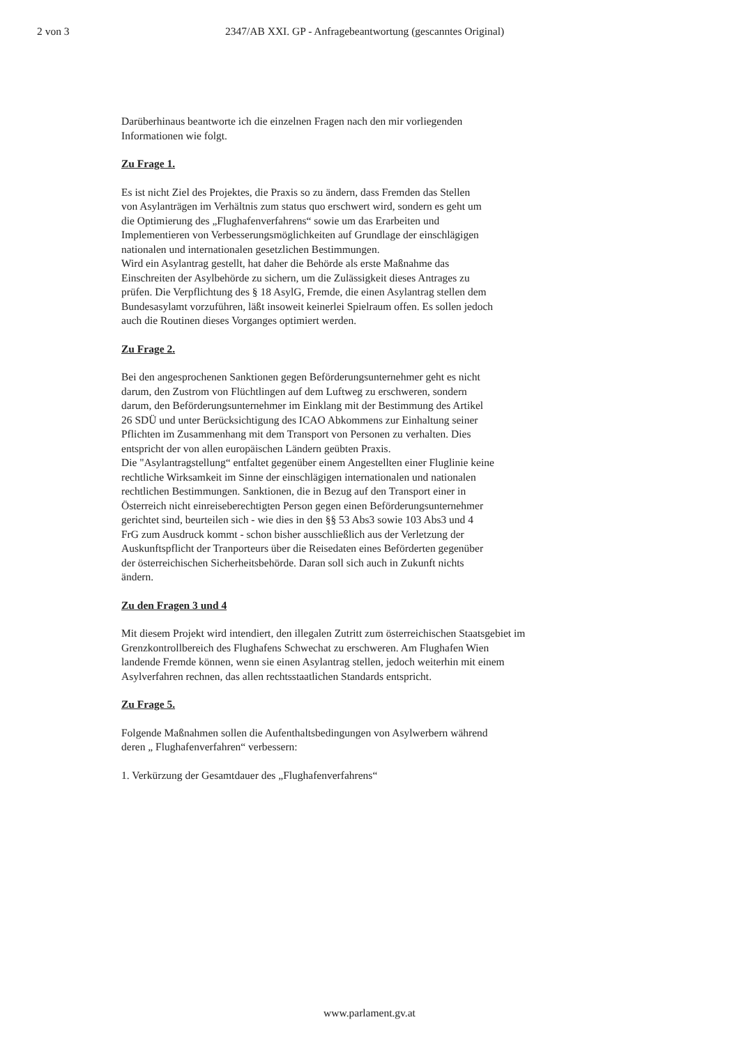2 von 3 2347/AB XXI. GP - Anfragebeantwortung (gescanntes Original)
Darüberhinaus beantworte ich die einzelnen Fragen nach den mir vorliegenden
Informationen wie folgt.
Zu Frage 1.
Es ist nicht Ziel des Projektes, die Praxis so zu ändern, dass Fremden das Stellen
von Asylanträgen im Verhältnis zum status quo erschwert wird, sondern es geht um
die Optimierung des „Flughafenverfahrens“ sowie um das Erarbeiten und
Implementieren von Verbesserungsmöglichkeiten auf Grundlage der einschlägigen
nationalen und internationalen gesetzlichen Bestimmungen.
Wird ein Asylantrag gestellt, hat daher die Behörde als erste Maßnahme das
Einschreiten der Asylbehörde zu sichern, um die Zulässigkeit dieses Antrages zu
prüfen. Die Verpflichtung des § 18 AsylG, Fremde, die einen Asylantrag stellen dem
Bundesasylamt vorzuführen, läßt insoweit keinerlei Spielraum offen. Es sollen jedoch
auch die Routinen dieses Vorganges optimiert werden.
Zu Frage 2.
Bei den angesprochenen Sanktionen gegen Beförderungsunternehmer geht es nicht
darum, den Zustrom von Flüchtlingen auf dem Luftweg zu erschweren, sondern
darum, den Beförderungsunternehmer im Einklang mit der Bestimmung des Artikel
26 SDÜ und unter Berücksichtigung des ICAO Abkommens zur Einhaltung seiner
Pflichten im Zusammenhang mit dem Transport von Personen zu verhalten. Dies
entspricht der von allen europäischen Ländern geübten Praxis.
Die "Asylantragstellung“ entfaltet gegenüber einem Angestellten einer Fluglinie keine
rechtliche Wirksamkeit im Sinne der einschlägigen internationalen und nationalen
rechtlichen Bestimmungen. Sanktionen, die in Bezug auf den Transport einer in
Österreich nicht einreiseberechtigten Person gegen einen Beförderungsunternehmer
gerichtet sind, beurteilen sich - wie dies in den §§ 53 Abs3 sowie 103 Abs3 und 4
FrG zum Ausdruck kommt - schon bisher ausschließlich aus der Verletzung der
Auskunftspflicht der Tranporteurs über die Reisedaten eines Beförderten gegenüber
der österreichischen Sicherheitsbehörde. Daran soll sich auch in Zukunft nichts
ändern.
Zu den Fragen 3 und 4
Mit diesem Projekt wird intendiert, den illegalen Zutritt zum österreichischen Staatsgebiet im
Grenzkontrollbereich des Flughafens Schwechat zu erschweren. Am Flughafen Wien
landende Fremde können, wenn sie einen Asylantrag stellen, jedoch weiterhin mit einem
Asylverfahren rechnen, das allen rechtsstaatlichen Standards entspricht.
Zu Frage 5.
Folgende Maßnahmen sollen die Aufenthaltsbedingungen von Asylwerbern während
deren „ Flughafenverfahren“ verbessern:
1. Verkürzung der Gesamtdauer des „Flughafenverfahrens“
www.parlament.gv.at